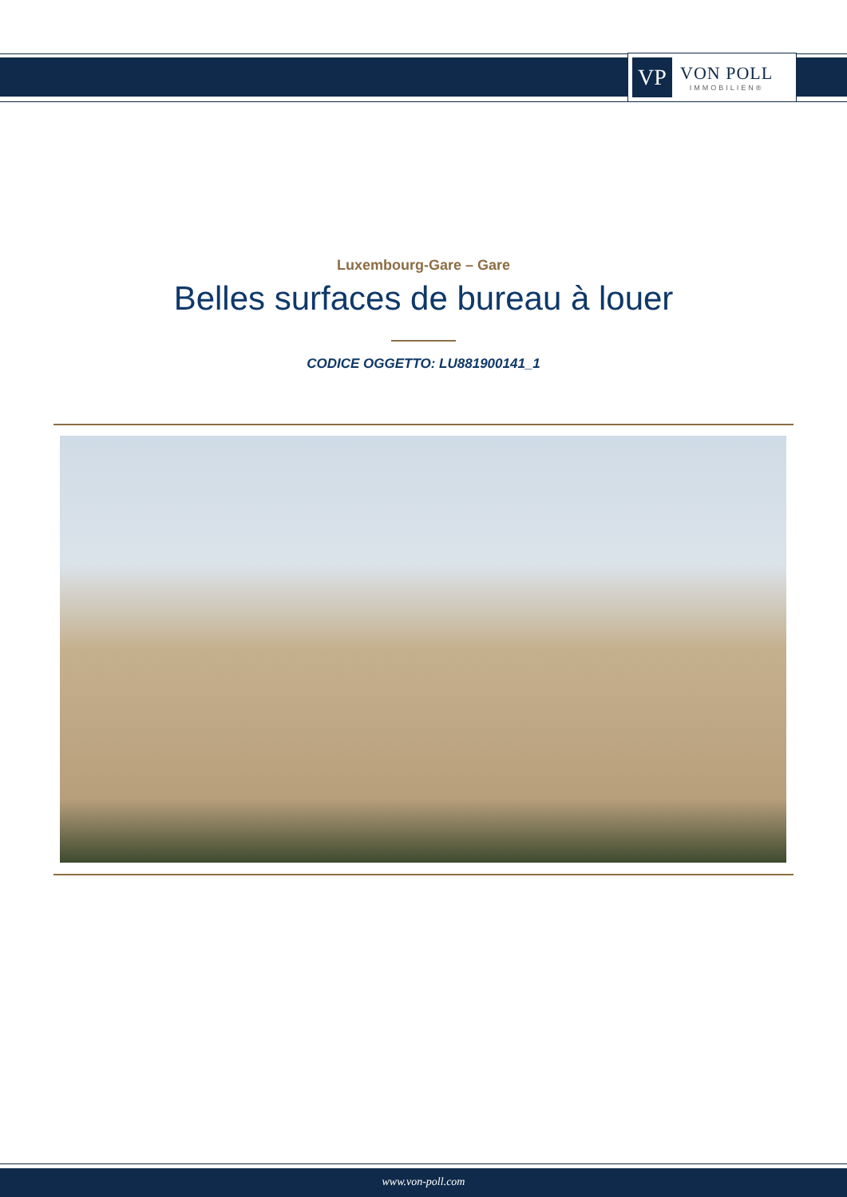VP
VON POLL
IMMOBILIEN®
Luxembourg-Gare – Gare
Belles surfaces de bureau à louer
CODICE OGGETTO: LU881900141_1
www.von-poll.com